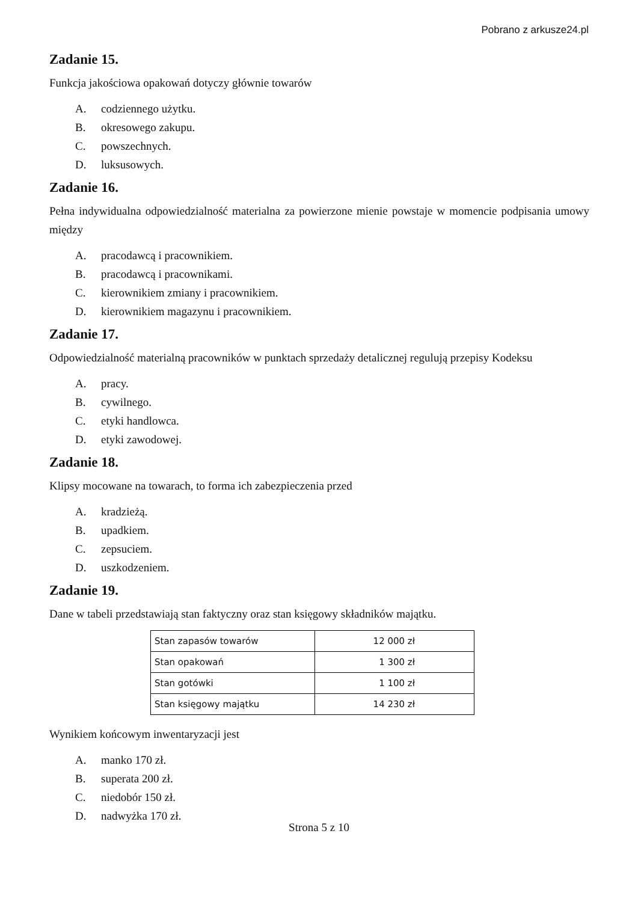Pobrano z arkusze24.pl
Zadanie 15.
Funkcja jakościowa opakowań dotyczy głównie towarów
A. codziennego użytku.
B. okresowego zakupu.
C. powszechnych.
D. luksusowych.
Zadanie 16.
Pełna indywidualna odpowiedzialność materialna za powierzone mienie powstaje w momencie podpisania umowy między
A. pracodawcą i pracownikiem.
B. pracodawcą i pracownikami.
C. kierownikiem zmiany i pracownikiem.
D. kierownikiem magazynu i pracownikiem.
Zadanie 17.
Odpowiedzialność materialną pracowników w punktach sprzedaży detalicznej regulują przepisy Kodeksu
A. pracy.
B. cywilnego.
C. etyki handlowca.
D. etyki zawodowej.
Zadanie 18.
Klipsy mocowane na towarach, to forma ich zabezpieczenia przed
A. kradzieżą.
B. upadkiem.
C. zepsuciem.
D. uszkodzeniem.
Zadanie 19.
Dane w tabeli przedstawiają stan faktyczny oraz stan księgowy składników majątku.
| Stan zapasów towarów | 12 000 zł |
| Stan opakowań | 1 300 zł |
| Stan gotówki | 1 100 zł |
| Stan księgowy majątku | 14 230 zł |
Wynikiem końcowym inwentaryzacji jest
A. manko 170 zł.
B. superata 200 zł.
C. niedobór 150 zł.
D. nadwyżka 170 zł.
Strona 5 z 10